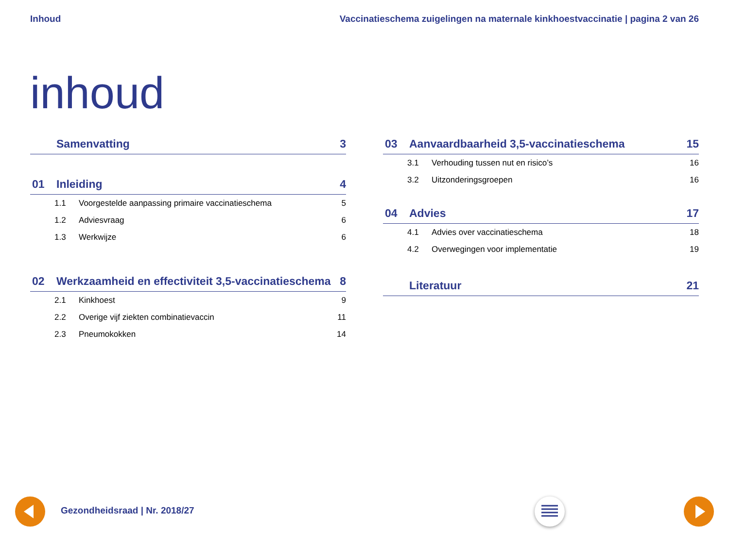Inhoud Vaccinatieschema zuigelingen na maternale kinkhoestvaccinatie | pagina 2 van 26
inhoud
Samenvatting 3
01 Inleiding 4
1.1 Voorgestelde aanpassing primaire vaccinatieschema 5
1.2 Adviesvraag 6
1.3 Werkwijze 6
02 Werkzaamheid en effectiviteit 3,5-vaccinatieschema 8
2.1 Kinkhoest 9
2.2 Overige vijf ziekten combinatievaccin 11
2.3 Pneumokokken 14
03 Aanvaardbaarheid 3,5-vaccinatieschema 15
3.1 Verhouding tussen nut en risico’s 16
3.2 Uitzonderingsgroepen 16
04 Advies 17
4.1 Advies over vaccinatieschema 18
4.2 Overwegingen voor implementatie 19
Literatuur 21
Gezondheidsraad | Nr. 2018/27